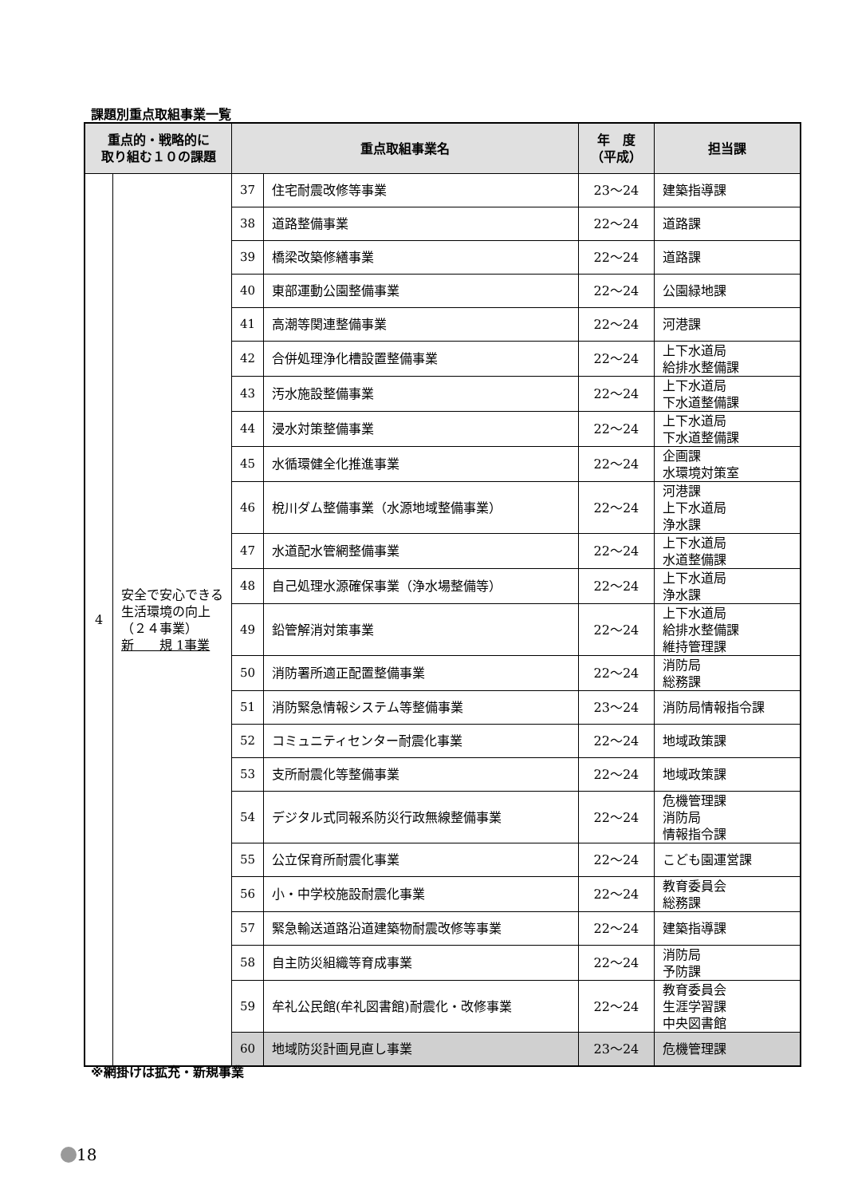課題別重点取組事業一覧
| 重点的・戦略的に 取り組む１０の課題 | | 重点取組事業名 | | 年 度 （平成） | 担当課 |
| --- | --- | --- | --- | --- | --- |
| 4 | 安全で安心できる生活環境の向上 （２４事業） 新 規 1事業 | 37 | 住宅耐震改修等事業 | 23～24 | 建築指導課 |
| | | 38 | 道路整備事業 | 22～24 | 道路課 |
| | | 39 | 橋梁改築修繕事業 | 22～24 | 道路課 |
| | | 40 | 東部運動公園整備事業 | 22～24 | 公園緑地課 |
| | | 41 | 高潮等関連整備事業 | 22～24 | 河港課 |
| | | 42 | 合併処理浄化槽設置整備事業 | 22～24 | 上下水道局 給排水整備課 |
| | | 43 | 汚水施設整備事業 | 22～24 | 上下水道局 下水道整備課 |
| | | 44 | 浸水対策整備事業 | 22～24 | 上下水道局 下水道整備課 |
| | | 45 | 水循環健全化推進事業 | 22～24 | 企画課 水環境対策室 |
| | | 46 | 梲川ダム整備事業（水源地域整備事業） | 22～24 | 河港課 上下水道局 浄水課 |
| | | 47 | 水道配水管網整備事業 | 22～24 | 上下水道局 水道整備課 |
| | | 48 | 自己処理水源確保事業（浄水場整備等） | 22～24 | 上下水道局 浄水課 |
| | | 49 | 鉛管解消対策事業 | 22～24 | 上下水道局 給排水整備課 維持管理課 |
| | | 50 | 消防署所適正配置整備事業 | 22～24 | 消防局 総務課 |
| | | 51 | 消防緊急情報システム等整備事業 | 23～24 | 消防局情報指令課 |
| | | 52 | コミュニティセンター耐震化事業 | 22～24 | 地域政策課 |
| | | 53 | 支所耐震化等整備事業 | 22～24 | 地域政策課 |
| | | 54 | デジタル式同報系防災行政無線整備事業 | 22～24 | 危機管理課 消防局 情報指令課 |
| | | 55 | 公立保育所耐震化事業 | 22～24 | こども園運営課 |
| | | 56 | 小・中学校施設耐震化事業 | 22～24 | 教育委員会 総務課 |
| | | 57 | 緊急輸送道路沿道建築物耐震改修等事業 | 22～24 | 建築指導課 |
| | | 58 | 自主防災組織等育成事業 | 22～24 | 消防局 予防課 |
| | | 59 | 牟礼公民館(牟礼図書館)耐震化・改修事業 | 22～24 | 教育委員会 生涯学習課 中央図書館 |
| | | 60 | 地域防災計画見直し事業 | 23～24 | 危機管理課 |
※網掛けは拡充・新規事業
18